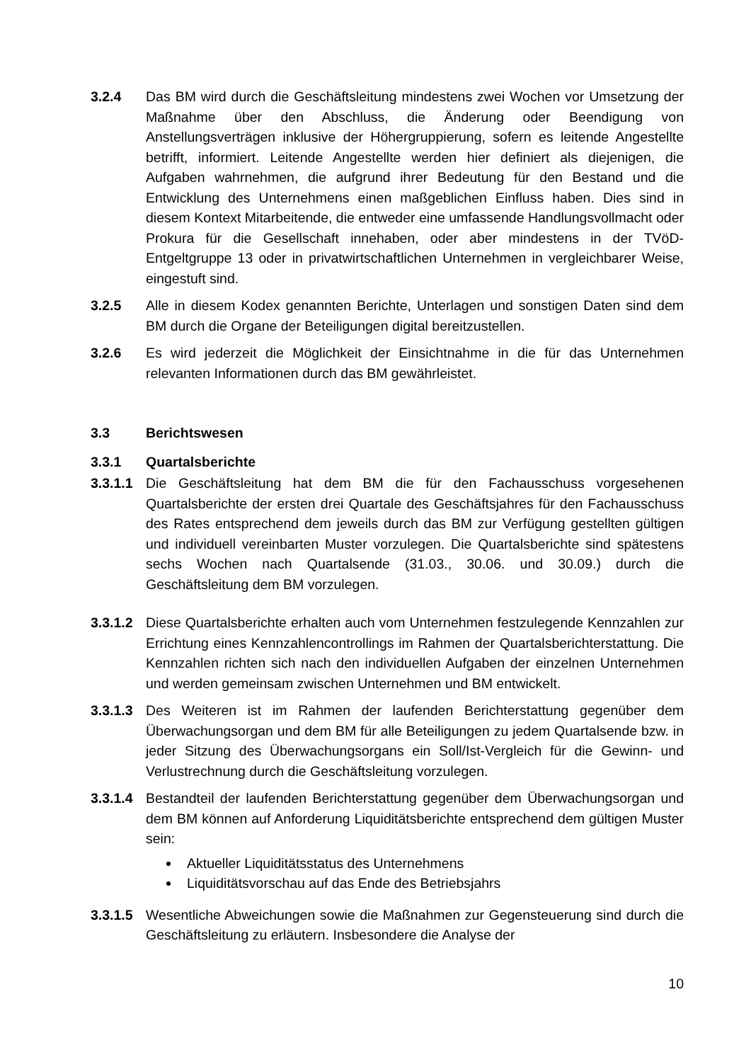3.2.4 Das BM wird durch die Geschäftsleitung mindestens zwei Wochen vor Umsetzung der Maßnahme über den Abschluss, die Änderung oder Beendigung von Anstellungsverträgen inklusive der Höhergruppierung, sofern es leitende Angestellte betrifft, informiert. Leitende Angestellte werden hier definiert als diejenigen, die Aufgaben wahrnehmen, die aufgrund ihrer Bedeutung für den Bestand und die Entwicklung des Unternehmens einen maßgeblichen Einfluss haben. Dies sind in diesem Kontext Mitarbeitende, die entweder eine umfassende Handlungsvollmacht oder Prokura für die Gesellschaft innehaben, oder aber mindestens in der TVöD-Entgeltgruppe 13 oder in privatwirtschaftlichen Unternehmen in vergleichbarer Weise, eingestuft sind.
3.2.5 Alle in diesem Kodex genannten Berichte, Unterlagen und sonstigen Daten sind dem BM durch die Organe der Beteiligungen digital bereitzustellen.
3.2.6 Es wird jederzeit die Möglichkeit der Einsichtnahme in die für das Unternehmen relevanten Informationen durch das BM gewährleistet.
3.3 Berichtswesen
3.3.1 Quartalsberichte
3.3.1.1
Die Geschäftsleitung hat dem BM die für den Fachausschuss vorgesehenen Quartalsberichte der ersten drei Quartale des Geschäftsjahres für den Fachausschuss des Rates entsprechend dem jeweils durch das BM zur Verfügung gestellten gültigen und individuell vereinbarten Muster vorzulegen. Die Quartalsberichte sind spätestens sechs Wochen nach Quartalsende (31.03., 30.06. und 30.09.) durch die Geschäftsleitung dem BM vorzulegen.
3.3.1.2
Diese Quartalsberichte erhalten auch vom Unternehmen festzulegende Kennzahlen zur Errichtung eines Kennzahlencontrollings im Rahmen der Quartalsberichterstattung. Die Kennzahlen richten sich nach den individuellen Aufgaben der einzelnen Unternehmen und werden gemeinsam zwischen Unternehmen und BM entwickelt.
3.3.1.3
Des Weiteren ist im Rahmen der laufenden Berichterstattung gegenüber dem Überwachungsorgan und dem BM für alle Beteiligungen zu jedem Quartalsende bzw. in jeder Sitzung des Überwachungsorgans ein Soll/Ist-Vergleich für die Gewinn- und Verlustrechnung durch die Geschäftsleitung vorzulegen.
3.3.1.4
Bestandteil der laufenden Berichterstattung gegenüber dem Überwachungsorgan und dem BM können auf Anforderung Liquiditätsberichte entsprechend dem gültigen Muster sein:
Aktueller Liquiditätsstatus des Unternehmens
Liquiditätsvorschau auf das Ende des Betriebsjahrs
3.3.1.5
Wesentliche Abweichungen sowie die Maßnahmen zur Gegensteuerung sind durch die Geschäftsleitung zu erläutern. Insbesondere die Analyse der
10